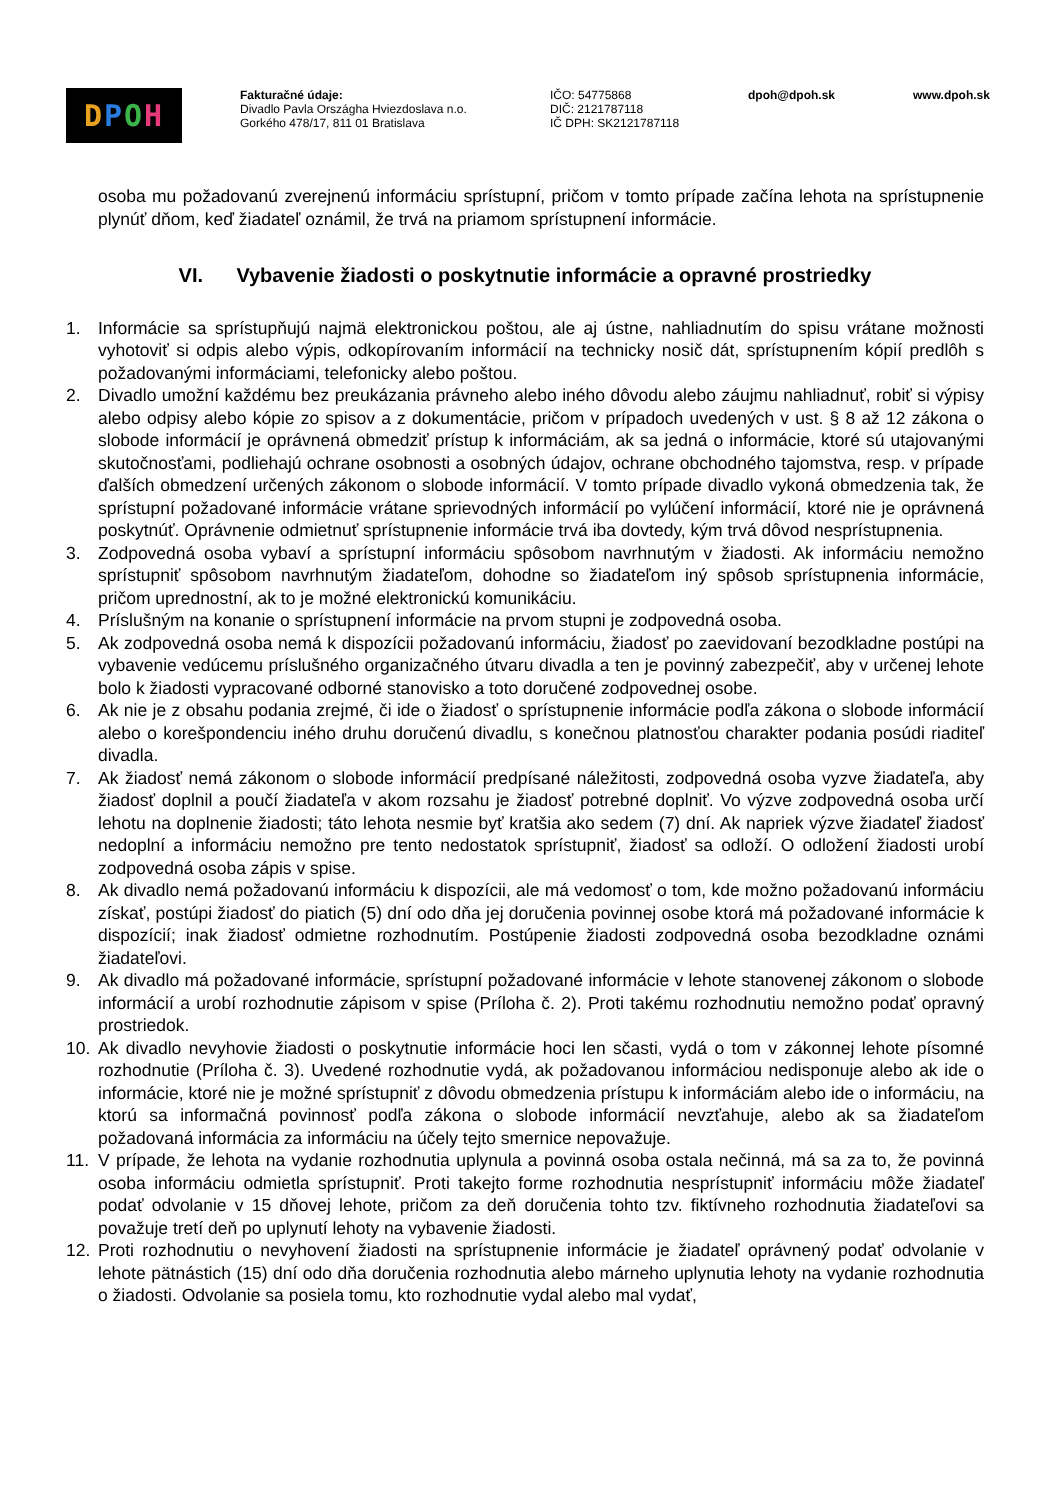D P O H
Fakturačné údaje:
Divadlo Pavla Országha Hviezdoslava n.o.
Gorkého 478/17, 811 01 Bratislava
IČO: 54775868
DIČ: 2121787118
IČ DPH: SK2121787118
dpoh@dpoh.sk www.dpoh.sk
osoba mu požadovanú zverejnenú informáciu sprístupní, pričom v tomto prípade začína lehota na sprístupnenie plynúť dňom, keď žiadateľ oznámil, že trvá na priamom sprístupnení informácie.
VI. Vybavenie žiadosti o poskytnutie informácie a opravné prostriedky
1. Informácie sa sprístupňujú najmä elektronickou poštou, ale aj ústne, nahliadnutím do spisu vrátane možnosti vyhotoviť si odpis alebo výpis, odkopírovaním informácií na technicky nosič dát, sprístupnením kópií predlôh s požadovanými informáciami, telefonicky alebo poštou.
2. Divadlo umožní každému bez preukázania právneho alebo iného dôvodu alebo záujmu nahliadnuť, robiť si výpisy alebo odpisy alebo kópie zo spisov a z dokumentácie, pričom v prípadoch uvedených v ust. § 8 až 12 zákona o slobode informácií je oprávnená obmedziť prístup k informáciám, ak sa jedná o informácie, ktoré sú utajovanými skutočnosťami, podliehajú ochrane osobnosti a osobných údajov, ochrane obchodného tajomstva, resp. v prípade ďalších obmedzení určených zákonom o slobode informácií. V tomto prípade divadlo vykoná obmedzenia tak, že sprístupní požadované informácie vrátane sprievodných informácií po vylúčení informácií, ktoré nie je oprávnená poskytnúť. Oprávnenie odmietnuť sprístupnenie informácie trvá iba dovtedy, kým trvá dôvod nesprístupnenia.
3. Zodpovedná osoba vybaví a sprístupní informáciu spôsobom navrhnutým v žiadosti. Ak informáciu nemožno sprístupniť spôsobom navrhnutým žiadateľom, dohodne so žiadateľom iný spôsob sprístupnenia informácie, pričom uprednostní, ak to je možné elektronickú komunikáciu.
4. Príslušným na konanie o sprístupnení informácie na prvom stupni je zodpovedná osoba.
5. Ak zodpovedná osoba nemá k dispozícii požadovanú informáciu, žiadosť po zaevidovaní bezodkladne postúpi na vybavenie vedúcemu príslušného organizačného útvaru divadla a ten je povinný zabezpečiť, aby v určenej lehote bolo k žiadosti vypracované odborné stanovisko a toto doručené zodpovednej osobe.
6. Ak nie je z obsahu podania zrejmé, či ide o žiadosť o sprístupnenie informácie podľa zákona o slobode informácií alebo o korešpondenciu iného druhu doručenú divadlu, s konečnou platnosťou charakter podania posúdi riaditeľ divadla.
7. Ak žiadosť nemá zákonom o slobode informácií predpísané náležitosti, zodpovedná osoba vyzve žiadateľa, aby žiadosť doplnil a poučí žiadateľa v akom rozsahu je žiadosť potrebné doplniť. Vo výzve zodpovedná osoba určí lehotu na doplnenie žiadosti; táto lehota nesmie byť kratšia ako sedem (7) dní. Ak napriek výzve žiadateľ žiadosť nedoplní a informáciu nemožno pre tento nedostatok sprístupniť, žiadosť sa odloží. O odložení žiadosti urobí zodpovedná osoba zápis v spise.
8. Ak divadlo nemá požadovanú informáciu k dispozícii, ale má vedomosť o tom, kde možno požadovanú informáciu získať, postúpi žiadosť do piatich (5) dní odo dňa jej doručenia povinnej osobe ktorá má požadované informácie k dispozícií; inak žiadosť odmietne rozhodnutím. Postúpenie žiadosti zodpovedná osoba bezodkladne oznámi žiadateľovi.
9. Ak divadlo má požadované informácie, sprístupní požadované informácie v lehote stanovenej zákonom o slobode informácií a urobí rozhodnutie zápisom v spise (Príloha č. 2). Proti takému rozhodnutiu nemožno podať opravný prostriedok.
10. Ak divadlo nevyhovie žiadosti o poskytnutie informácie hoci len sčasti, vydá o tom v zákonnej lehote písomné rozhodnutie (Príloha č. 3). Uvedené rozhodnutie vydá, ak požadovanou informáciou nedisponuje alebo ak ide o informácie, ktoré nie je možné sprístupniť z dôvodu obmedzenia prístupu k informáciám alebo ide o informáciu, na ktorú sa informačná povinnosť podľa zákona o slobode informácií nevzťahuje, alebo ak sa žiadateľom požadovaná informácia za informáciu na účely tejto smernice nepovažuje.
11. V prípade, že lehota na vydanie rozhodnutia uplynula a povinná osoba ostala nečinná, má sa za to, že povinná osoba informáciu odmietla sprístupniť. Proti takejto forme rozhodnutia nesprístupniť informáciu môže žiadateľ podať odvolanie v 15 dňovej lehote, pričom za deň doručenia tohto tzv. fiktívneho rozhodnutia žiadateľovi sa považuje tretí deň po uplynutí lehoty na vybavenie žiadosti.
12. Proti rozhodnutiu o nevyhovení žiadosti na sprístupnenie informácie je žiadateľ oprávnený podať odvolanie v lehote pätnástich (15) dní odo dňa doručenia rozhodnutia alebo márneho uplynutia lehoty na vydanie rozhodnutia o žiadosti. Odvolanie sa posiela tomu, kto rozhodnutie vydal alebo mal vydať,